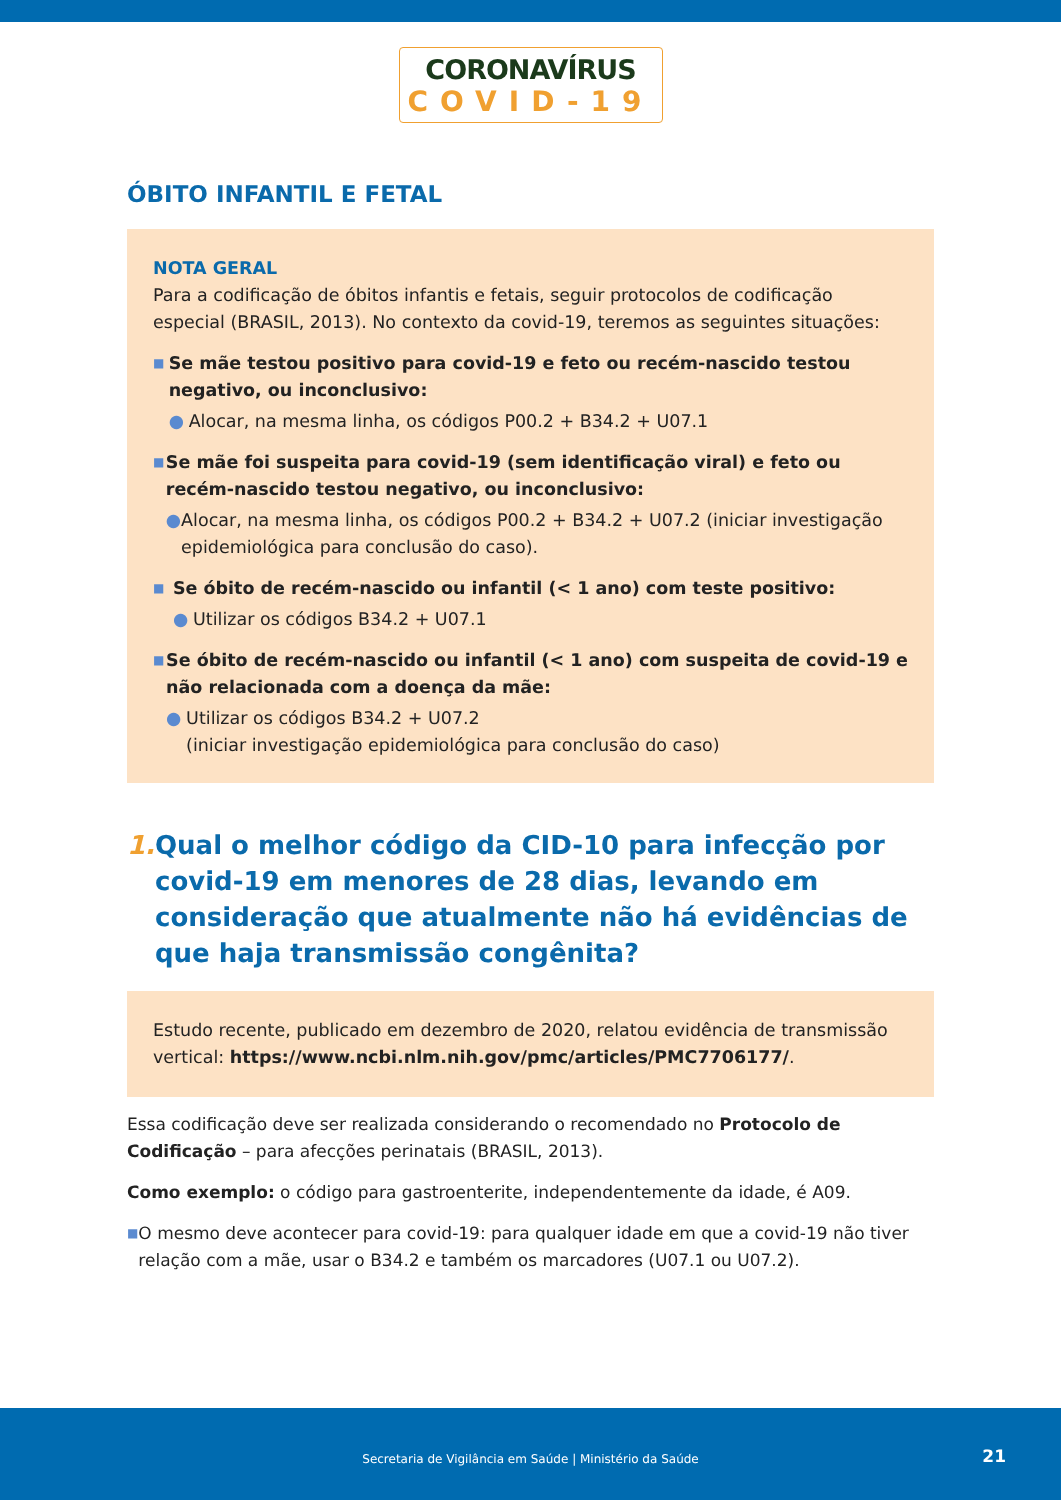CORONAVÍRUS
COVID-19
ÓBITO INFANTIL E FETAL
NOTA GERAL
Para a codificação de óbitos infantis e fetais, seguir protocolos de codificação especial (BRASIL, 2013). No contexto da covid-19, teremos as seguintes situações:
■
Se mãe testou positivo para covid-19 e feto ou recém-nascido testou negativo, ou inconclusivo:
● Alocar, na mesma linha, os códigos P00.2 + B34.2 + U07.1
■
Se mãe foi suspeita para covid-19 (sem identificação viral) e feto ou recém-nascido testou negativo, ou inconclusivo:
● Alocar, na mesma linha, os códigos P00.2 + B34.2 + U07.2 (iniciar investigação epidemiológica para conclusão do caso).
■
Se óbito de recém-nascido ou infantil (< 1 ano) com teste positivo:
● Utilizar os códigos B34.2 + U07.1
■
Se óbito de recém-nascido ou infantil (< 1 ano) com suspeita de covid-19 e não relacionada com a doença da mãe:
● Utilizar os códigos B34.2 + U07.2
(iniciar investigação epidemiológica para conclusão do caso)
1. Qual o melhor código da CID-10 para infecção por covid-19 em menores de 28 dias, levando em conside­ração que atualmente não há evidências de que haja transmissão congênita?
Estudo recente, publicado em dezembro de 2020, relatou evidência de transmissão vertical: https://www.ncbi.nlm.nih.gov/pmc/articles/PMC7706177/.
Essa codificação deve ser realizada considerando o recomendado no Protocolo de Codificação – para afecções perinatais (BRASIL, 2013).
Como exemplo: o código para gastroenterite, independentemente da idade, é A09.
■ O mesmo deve acontecer para covid-19: para qualquer idade em que a covid-19 não tiver relação com a mãe, usar o B34.2 e também os marcadores (U07.1 ou U07.2).
Secretaria de Vigilância em Saúde | Ministério da Saúde
21